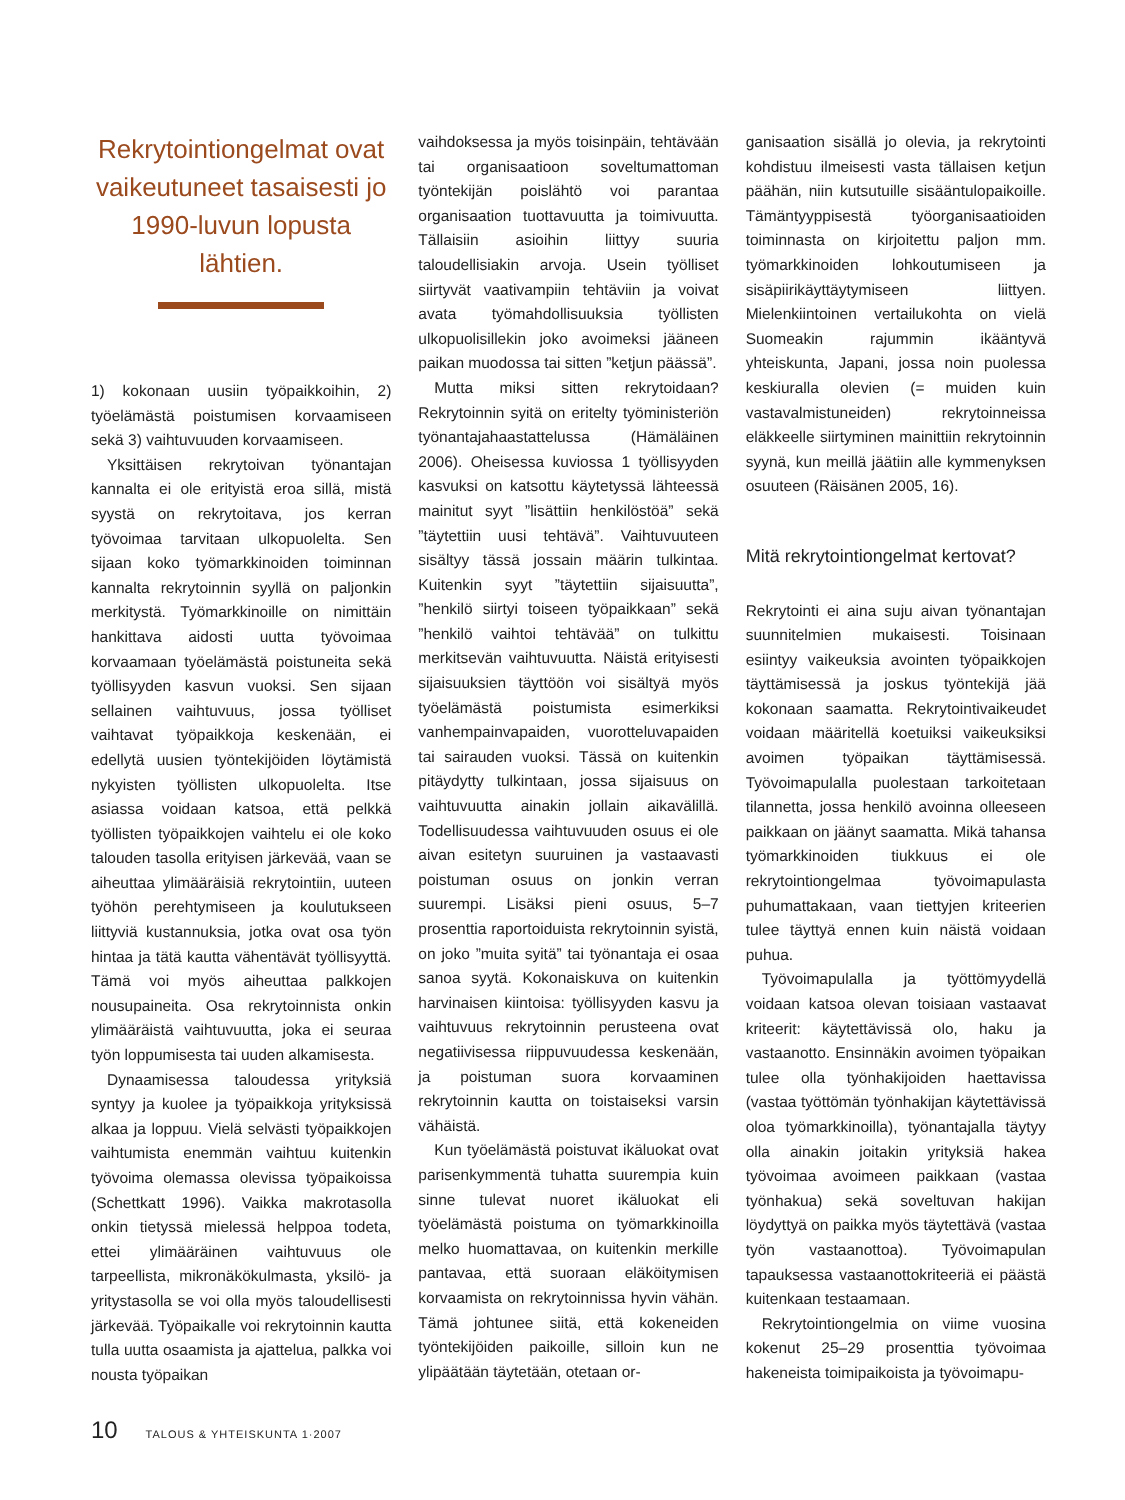Rekrytointiongelmat ovat vaikeutuneet tasaisesti jo 1990-luvun lopusta lähtien.
1) kokonaan uusiin työpaikkoihin, 2) työelämästä poistumisen korvaamiseen sekä 3) vaihtuvuuden korvaamiseen.
Yksittäisen rekrytoivan työnantajan kannalta ei ole erityistä eroa sillä, mistä syystä on rekrytoitava, jos kerran työvoimaa tarvitaan ulkopuolelta. Sen sijaan koko työmarkkinoiden toiminnan kannalta rekrytoinnin syyllä on paljonkin merkitystä. Työmarkkinoille on nimittäin hankittava aidosti uutta työvoimaa korvaamaan työelämästä poistuneita sekä työllisyyden kasvun vuoksi. Sen sijaan sellainen vaihtuvuus, jossa työlliset vaihtavat työpaikkoja keskenään, ei edellytä uusien työntekijöiden löytämistä nykyisten työllisten ulkopuolelta. Itse asiassa voidaan katsoa, että pelkkä työllisten työpaikkojen vaihtelu ei ole koko talouden tasolla erityisen järkevää, vaan se aiheuttaa ylimääräisiä rekrytointiin, uuteen työhön perehtymiseen ja koulutukseen liittyviä kustannuksia, jotka ovat osa työn hintaa ja tätä kautta vähentävät työllisyyttä. Tämä voi myös aiheuttaa palkkojen nousupaineita. Osa rekrytoinnista onkin ylimääräistä vaihtuvuutta, joka ei seuraa työn loppumisesta tai uuden alkamisesta.
Dynaamisessa taloudessa yrityksiä syntyy ja kuolee ja työpaikkoja yrityksissä alkaa ja loppuu. Vielä selvästi työpaikkojen vaihtumista enemmän vaihtuu kuitenkin työvoima olemassa olevissa työpaikoissa (Schettkatt 1996). Vaikka makrotasolla onkin tietyssä mielessä helppoa todeta, ettei ylimääräinen vaihtuvuus ole tarpeellista, mikronäkökulmasta, yksilö- ja yritystasolla se voi olla myös taloudellisesti järkevää. Työpaikalle voi rekrytoinnin kautta tulla uutta osaamista ja ajattelua, palkka voi nousta työpaikan
vaihdoksessa ja myös toisinpäin, tehtävään tai organisaatioon soveltumattoman työntekijän poislähtö voi parantaa organisaation tuottavuutta ja toimivuutta. Tällaisiin asioihin liittyy suuria taloudellisiakin arvoja. Usein työlliset siirtyvät vaativampiin tehtäviin ja voivat avata työmahdollisuuksia työllisten ulkopuolisillekin joko avoimeksi jääneen paikan muodossa tai sitten ”ketjun päässä”.
Mutta miksi sitten rekrytoidaan? Rekrytoinnin syitä on eritelty työministeriön työnantajahaastattelussa (Hämäläinen 2006). Oheisessa kuviossa 1 työllisyyden kasvuksi on katsottu käytetyssä lähteessä mainitut syyt ”lisättiin henkilöstöä” sekä ”täytettiin uusi tehtävä”. Vaihtuvuuteen sisältyy tässä jossain määrin tulkintaa. Kuitenkin syyt ”täytettiin sijaisuutta”, ”henkilö siirtyi toiseen työpaikkaan” sekä ”henkilö vaihtoi tehtävää” on tulkittu merkitsevän vaihtuvuutta. Näistä erityisesti sijaisuuksien täyttöön voi sisältyä myös työelämästä poistumista esimerkiksi vanhempainvapaiden, vuorotteluvapaiden tai sairauden vuoksi. Tässä on kuitenkin pitäydytty tulkintaan, jossa sijaisuus on vaihtuvuutta ainakin jollain aikavälillä. Todellisuudessa vaihtuvuuden osuus ei ole aivan esitetyn suuruinen ja vastaavasti poistuman osuus on jonkin verran suurempi. Lisäksi pieni osuus, 5–7 prosenttia raportoiduista rekrytoinnin syistä, on joko ”muita syitä” tai työnantaja ei osaa sanoa syytä. Kokonaiskuva on kuitenkin harvinaisen kiintoisa: työllisyyden kasvu ja vaihtuvuus rekrytoinnin perusteena ovat negatiivisessa riippuvuudessa keskenään, ja poistuman suora korvaaminen rekrytoinnin kautta on toistaiseksi varsin vähäistä.
Kun työelämästä poistuvat ikäluokat ovat parisenkymmentä tuhatta suurempia kuin sinne tulevat nuoret ikäluokat eli työelämästä poistuma on työmarkkinoilla melko huomattavaa, on kuitenkin merkille pantavaa, että suoraan eläköitymisen korvaamista on rekrytoinnissa hyvin vähän. Tämä johtunee siitä, että kokeneiden työntekijöiden paikoille, silloin kun ne ylipäätään täytetään, otetaan or-
ganisaation sisällä jo olevia, ja rekrytointi kohdistuu ilmeisesti vasta tällaisen ketjun päähän, niin kutsutuille sisääntulopaikoille. Tämäntyyppisestä työorganisaatioiden toiminnasta on kirjoitettu paljon mm. työmarkkinoiden lohkoutumiseen ja sisäpiirikäyttäytymiseen liittyen. Mielenkiintoinen vertailukohta on vielä Suomeakin rajummin ikääntyvä yhteiskunta, Japani, jossa noin puolessa keskiuralla olevien (= muiden kuin vastavalmistuneiden) rekrytoinneissa eläkkeelle siirtyminen mainittiin rekrytoinnin syynä, kun meillä jäätiin alle kymmenyksen osuuteen (Räisänen 2005, 16).
Mitä rekrytointiongelmat kertovat?
Rekrytointi ei aina suju aivan työnantajan suunnitelmien mukaisesti. Toisinaan esiintyy vaikeuksia avointen työpaikkojen täyttämisessä ja joskus työntekijä jää kokonaan saamatta. Rekrytointivaikeudet voidaan määritellä koetuiksi vaikeuksiksi avoimen työpaikan täyttämisessä. Työvoimapulalla puolestaan tarkoitetaan tilannetta, jossa henkilö avoinna olleeseen paikkaan on jäänyt saamatta. Mikä tahansa työmarkkinoiden tiukkuus ei ole rekrytointiongelmaa työvoimapulasta puhumattakaan, vaan tiettyjen kriteerien tulee täyttyä ennen kuin näistä voidaan puhua.
Työvoimapulalla ja työttömyydellä voidaan katsoa olevan toisiaan vastaavat kriteerit: käytettävissä olo, haku ja vastaanotto. Ensinnäkin avoimen työpaikan tulee olla työnhakijoiden haettavissa (vastaa työttömän työnhakijan käytettävissä oloa työmarkkinoilla), työnantajalla täytyy olla ainakin joitakin yrityksiä hakea työvoimaa avoimeen paikkaan (vastaa työnhakua) sekä soveltuvan hakijan löydyttyä on paikka myös täytettävä (vastaa työn vastaanottoa). Työvoimapulan tapauksessa vastaanottokriteeriä ei päästä kuitenkaan testaamaan.
Rekrytointiongelmia on viime vuosina kokenut 25–29 prosenttia työvoimaa hakeneista toimipaikoista ja työvoimapu-
10 TALOUS & YHTEISKUNTA 1·2007